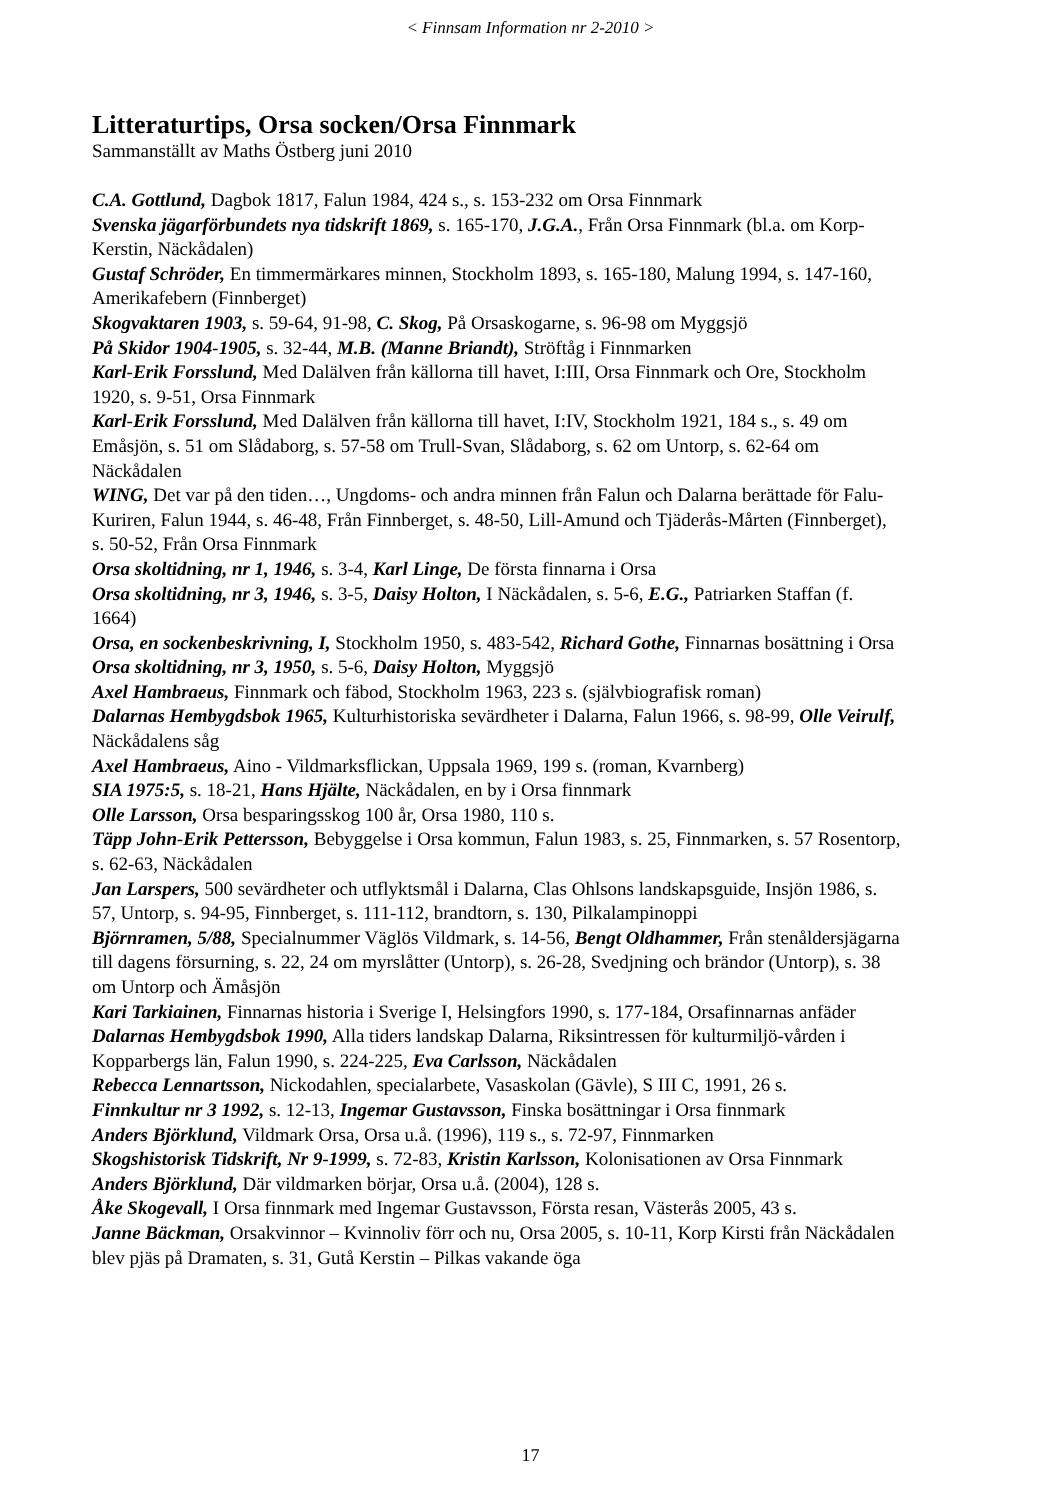< Finnsam Information nr 2-2010 >
Litteraturtips, Orsa socken/Orsa Finnmark
Sammanställt av Maths Östberg juni 2010
C.A. Gottlund, Dagbok 1817, Falun 1984, 424 s., s. 153-232 om Orsa Finnmark
Svenska jägarförbundets nya tidskrift 1869, s. 165-170, J.G.A., Från Orsa Finnmark (bl.a. om Korp-Kerstin, Näckådalen)
Gustaf Schröder, En timmermärkares minnen, Stockholm 1893, s. 165-180, Malung 1994, s. 147-160, Amerikafebern (Finnberget)
Skogvaktaren 1903, s. 59-64, 91-98, C. Skog, På Orsaskogarne, s. 96-98 om Myggsjö
På Skidor 1904-1905, s. 32-44, M.B. (Manne Briandt), Ströftåg i Finnmarken
Karl-Erik Forsslund, Med Dalälven från källorna till havet, I:III, Orsa Finnmark och Ore, Stockholm 1920, s. 9-51, Orsa Finnmark
Karl-Erik Forsslund, Med Dalälven från källorna till havet, I:IV, Stockholm 1921, 184 s., s. 49 om Emåsjön, s. 51 om Slådaborg, s. 57-58 om Trull-Svan, Slådaborg, s. 62 om Untorp, s. 62-64 om Näckådalen
WING, Det var på den tiden…, Ungdoms- och andra minnen från Falun och Dalarna berättade för Falu-Kuriren, Falun 1944, s. 46-48, Från Finnberget, s. 48-50, Lill-Amund och Tjäderås-Mårten (Finnberget), s. 50-52, Från Orsa Finnmark
Orsa skoltidning, nr 1, 1946, s. 3-4, Karl Linge, De första finnarna i Orsa
Orsa skoltidning, nr 3, 1946, s. 3-5, Daisy Holton, I Näckådalen, s. 5-6, E.G., Patriarken Staffan (f. 1664)
Orsa, en sockenbeskrivning, I, Stockholm 1950, s. 483-542, Richard Gothe, Finnarnas bosättning i Orsa
Orsa skoltidning, nr 3, 1950, s. 5-6, Daisy Holton, Myggsjö
Axel Hambraeus, Finnmark och fäbod, Stockholm 1963, 223 s. (självbiografisk roman)
Dalarnas Hembygdsbok 1965, Kulturhistoriska sevärdheter i Dalarna, Falun 1966, s. 98-99, Olle Veirulf, Näckådalens såg
Axel Hambraeus, Aino - Vildmarksflickan, Uppsala 1969, 199 s. (roman, Kvarnberg)
SIA 1975:5, s. 18-21, Hans Hjälte, Näckådalen, en by i Orsa finnmark
Olle Larsson, Orsa besparingsskog 100 år, Orsa 1980, 110 s.
Täpp John-Erik Pettersson, Bebyggelse i Orsa kommun, Falun 1983, s. 25, Finnmarken, s. 57 Rosentorp, s. 62-63, Näckådalen
Jan Larspers, 500 sevärdheter och utflyktsmål i Dalarna, Clas Ohlsons landskapsguide, Insjön 1986, s. 57, Untorp, s. 94-95, Finnberget, s. 111-112, brandtorn, s. 130, Pilkalampinoppi
Björnramen, 5/88, Specialnummer Väglös Vildmark, s. 14-56, Bengt Oldhammer, Från stenåldersjägarna till dagens försurning, s. 22, 24 om myrslåtter (Untorp), s. 26-28, Svedjning och brändor (Untorp), s. 38 om Untorp och Ämåsjön
Kari Tarkiainen, Finnarnas historia i Sverige I, Helsingfors 1990, s. 177-184, Orsafinnarnas anfäder
Dalarnas Hembygdsbok 1990, Alla tiders landskap Dalarna, Riksintressen för kulturmiljö-vården i Kopparbergs län, Falun 1990, s. 224-225, Eva Carlsson, Näckådalen
Rebecca Lennartsson, Nickodahlen, specialarbete, Vasaskolan (Gävle), S III C, 1991, 26 s.
Finnkultur nr 3 1992, s. 12-13, Ingemar Gustavsson, Finska bosättningar i Orsa finnmark
Anders Björklund, Vildmark Orsa, Orsa u.å. (1996), 119 s., s. 72-97, Finnmarken
Skogshistorisk Tidskrift, Nr 9-1999, s. 72-83, Kristin Karlsson, Kolonisationen av Orsa Finnmark
Anders Björklund, Där vildmarken börjar, Orsa u.å. (2004), 128 s.
Åke Skogevall, I Orsa finnmark med Ingemar Gustavsson, Första resan, Västerås 2005, 43 s.
Janne Bäckman, Orsakvinnor – Kvinnoliv förr och nu, Orsa 2005, s. 10-11, Korp Kirsti från Näckådalen blev pjäs på Dramaten, s. 31, Gutå Kerstin – Pilkas vakande öga
17